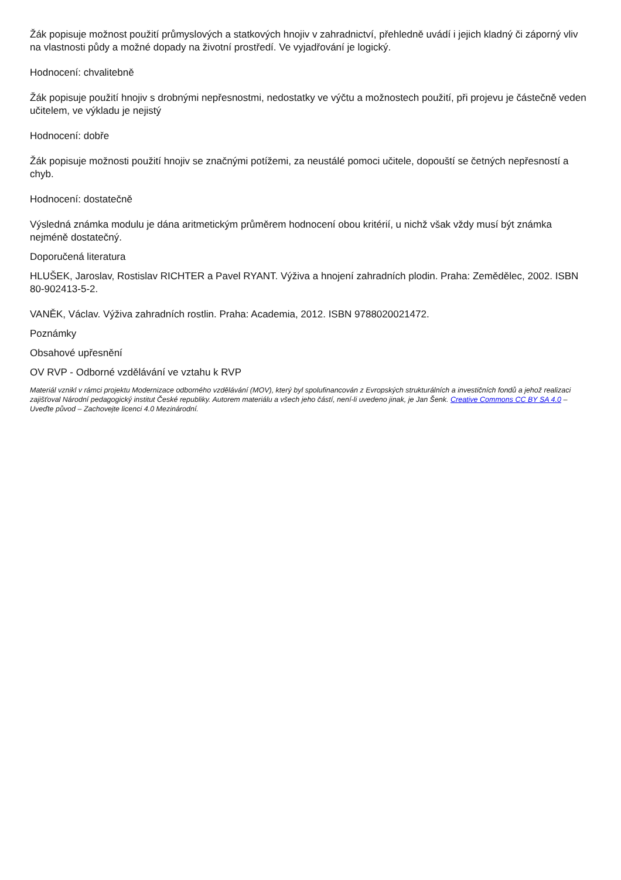Žák popisuje možnost použití průmyslových a statkových hnojiv v zahradnictví, přehledně uvádí i jejich kladný či záporný vliv na vlastnosti půdy a možné dopady na životní prostředí. Ve vyjadřování je logický.
Hodnocení: chvalitebně
Žák popisuje použití hnojiv s drobnými nepřesnostmi, nedostatky ve výčtu a možnostech použití, při projevu je částečně veden učitelem, ve výkladu je nejistý
Hodnocení: dobře
Žák popisuje možnosti použití hnojiv se značnými potížemi, za neustálé pomoci učitele, dopouští se četných nepřesností a chyb.
Hodnocení: dostatečně
Výsledná známka modulu je dána aritmetickým průměrem hodnocení obou kritérií, u nichž však vždy musí být známka nejméně dostatečný.
Doporučená literatura
HLUŠEK, Jaroslav, Rostislav RICHTER a Pavel RYANT. Výživa a hnojení zahradních plodin. Praha: Zemědělec, 2002. ISBN 80-902413-5-2.
VANĚK, Václav. Výživa zahradních rostlin. Praha: Academia, 2012. ISBN 9788020021472.
Poznámky
Obsahové upřesnění
OV RVP - Odborné vzdělávání ve vztahu k RVP
Materiál vznikl v rámci projektu Modernizace odborného vzdělávání (MOV), který byl spolufinancován z Evropských strukturálních a investičních fondů a jehož realizaci zajišťoval Národní pedagogický institut České republiky. Autorem materiálu a všech jeho částí, není-li uvedeno jinak, je Jan Šenk. Creative Commons CC BY SA 4.0 – Uveďte původ – Zachovejte licenci 4.0 Mezinárodní.